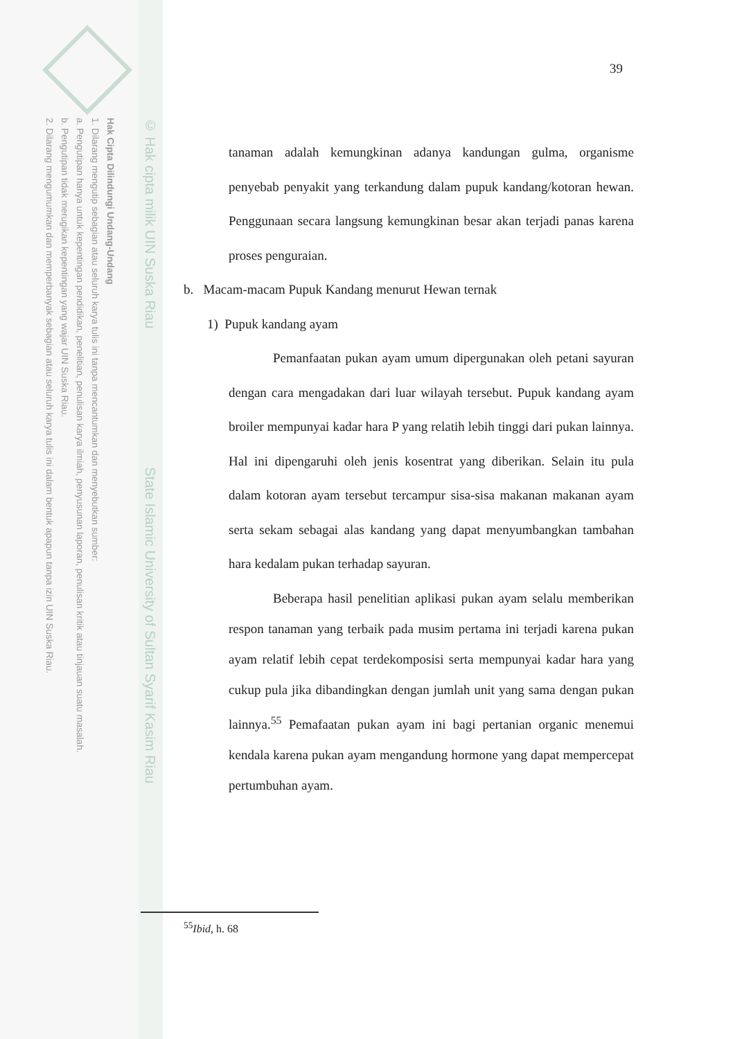Hak Cipta Dilindungi Undang-Undang
1. Dilarang mengutip sebagian atau seluruh karya tulis ini tanpa mencantumkan dan menyebutkan sumber:
a. Pengutipan hanya untuk kepentingan pendidikan, penelitian, penulisan karya ilmiah, penyusunan laporan, penulisan kritik atau tinjauan suatu masalah.
b. Pengutipan tidak merugikan kepentingan yang wajar UIN Suska Riau.
2. Dilarang mengumumkan dan memperbanyak sebagian atau seluruh karya tulis ini dalam bentuk apapun tanpa izin UIN Suska Riau.
© Hak cipta milik UIN Suska Riau State Islamic University of Sultan Syarif Kasim Riau
39
tanaman adalah kemungkinan adanya kandungan gulma, organisme penyebab penyakit yang terkandung dalam pupuk kandang/kotoran hewan. Penggunaan secara langsung kemungkinan besar akan terjadi panas karena proses penguraian.
b. Macam-macam Pupuk Kandang menurut Hewan ternak
1) Pupuk kandang ayam
Pemanfaatan pukan ayam umum dipergunakan oleh petani sayuran dengan cara mengadakan dari luar wilayah tersebut. Pupuk kandang ayam broiler mempunyai kadar hara P yang relatih lebih tinggi dari pukan lainnya. Hal ini dipengaruhi oleh jenis kosentrat yang diberikan. Selain itu pula dalam kotoran ayam tersebut tercampur sisa-sisa makanan makanan ayam serta sekam sebagai alas kandang yang dapat menyumbangkan tambahan hara kedalam pukan terhadap sayuran.
Beberapa hasil penelitian aplikasi pukan ayam selalu memberikan respon tanaman yang terbaik pada musim pertama ini terjadi karena pukan ayam relatif lebih cepat terdekomposisi serta mempunyai kadar hara yang cukup pula jika dibandingkan dengan jumlah unit yang sama dengan pukan lainnya.<sup>55</sup> Pemafaatan pukan ayam ini bagi pertanian organic menemui kendala karena pukan ayam mengandung hormone yang dapat mempercepat pertumbuhan ayam.
<sup>55</sup> Ibid, h. 68